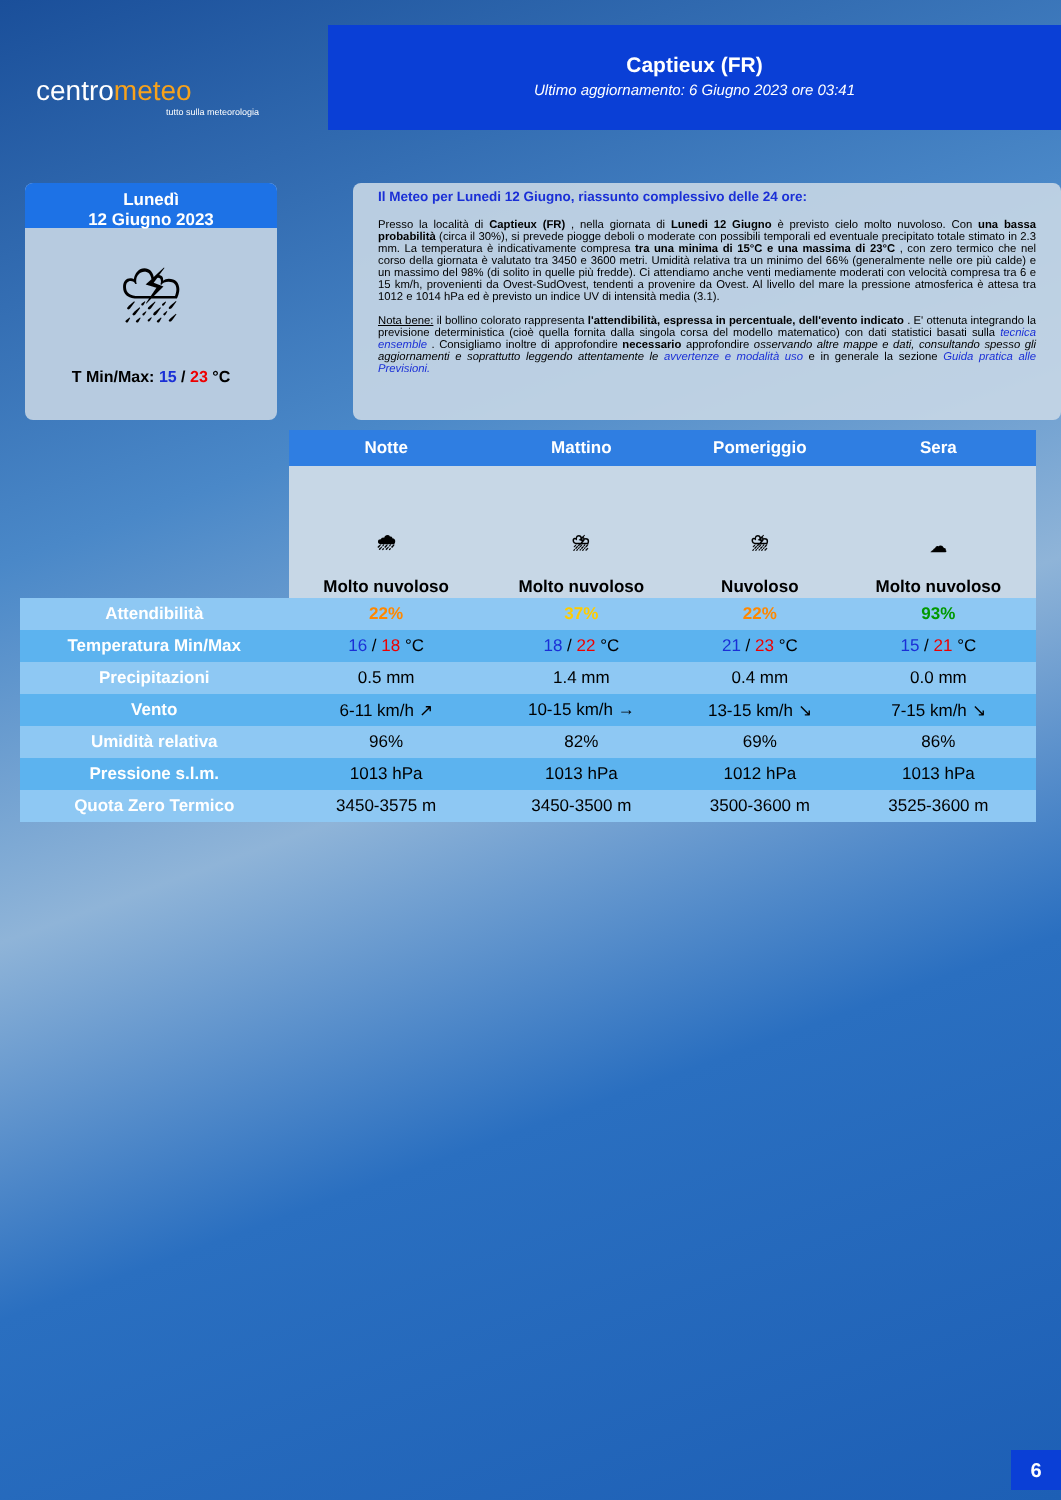centrometeo
tutto sulla meteorologia
Captieux (FR)
Ultimo aggiornamento: 6 Giugno 2023 ore 03:41
Lunedì
12 Giugno 2023
⛈
T Min/Max: 15 / 23 °C
Il Meteo per Lunedi 12 Giugno, riassunto complessivo delle 24 ore:
Presso la località di Captieux (FR) , nella giornata di Lunedi 12 Giugno è previsto cielo molto nuvoloso. Con una bassa probabilità (circa il 30%), si prevede piogge deboli o moderate con possibili temporali ed eventuale precipitato totale stimato in 2.3 mm. La temperatura è indicativamente compresa tra una minima di 15°C e una massima di 23°C , con zero termico che nel corso della giornata è valutato tra 3450 e 3600 metri. Umidità relativa tra un minimo del 66% (generalmente nelle ore più calde) e un massimo del 98% (di solito in quelle più fredde). Ci attendiamo anche venti mediamente moderati con velocità compresa tra 6 e 15 km/h, provenienti da Ovest-SudOvest, tendenti a provenire da Ovest. Al livello del mare la pressione atmosferica è attesa tra 1012 e 1014 hPa ed è previsto un indice UV di intensità media (3.1).
Nota bene: il bollino colorato rappresenta l'attendibilità, espressa in percentuale, dell'evento indicato . E' ottenuta integrando la previsione deterministica (cioè quella fornita dalla singola corsa del modello matematico) con dati statistici basati sulla tecnica ensemble . Consigliamo inoltre di approfondire necessario approfondire osservando altre mappe e dati, consultando spesso gli aggiornamenti e soprattutto leggendo attentamente le avvertenze e modalità uso e in generale la sezione Guida pratica alle Previsioni.
| | Notte | Mattino | Pomeriggio | Sera |
| --- | --- | --- | --- | --- |
| | 🌧 Molto nuvoloso | ⛈ Molto nuvoloso | ⛈ Nuvoloso | ☁ Molto nuvoloso |
| Attendibilità | 22% | 37% | 22% | 93% |
| Temperatura Min/Max | 16 / 18 °C | 18 / 22 °C | 21 / 23 °C | 15 / 21 °C |
| Precipitazioni | 0.5 mm | 1.4 mm | 0.4 mm | 0.0 mm |
| Vento | 6-11 km/h ↗ | 10-15 km/h → | 13-15 km/h ↘ | 7-15 km/h ↘ |
| Umidità relativa | 96% | 82% | 69% | 86% |
| Pressione s.l.m. | 1013 hPa | 1013 hPa | 1012 hPa | 1013 hPa |
| Quota Zero Termico | 3450-3575 m | 3450-3500 m | 3500-3600 m | 3525-3600 m |
6